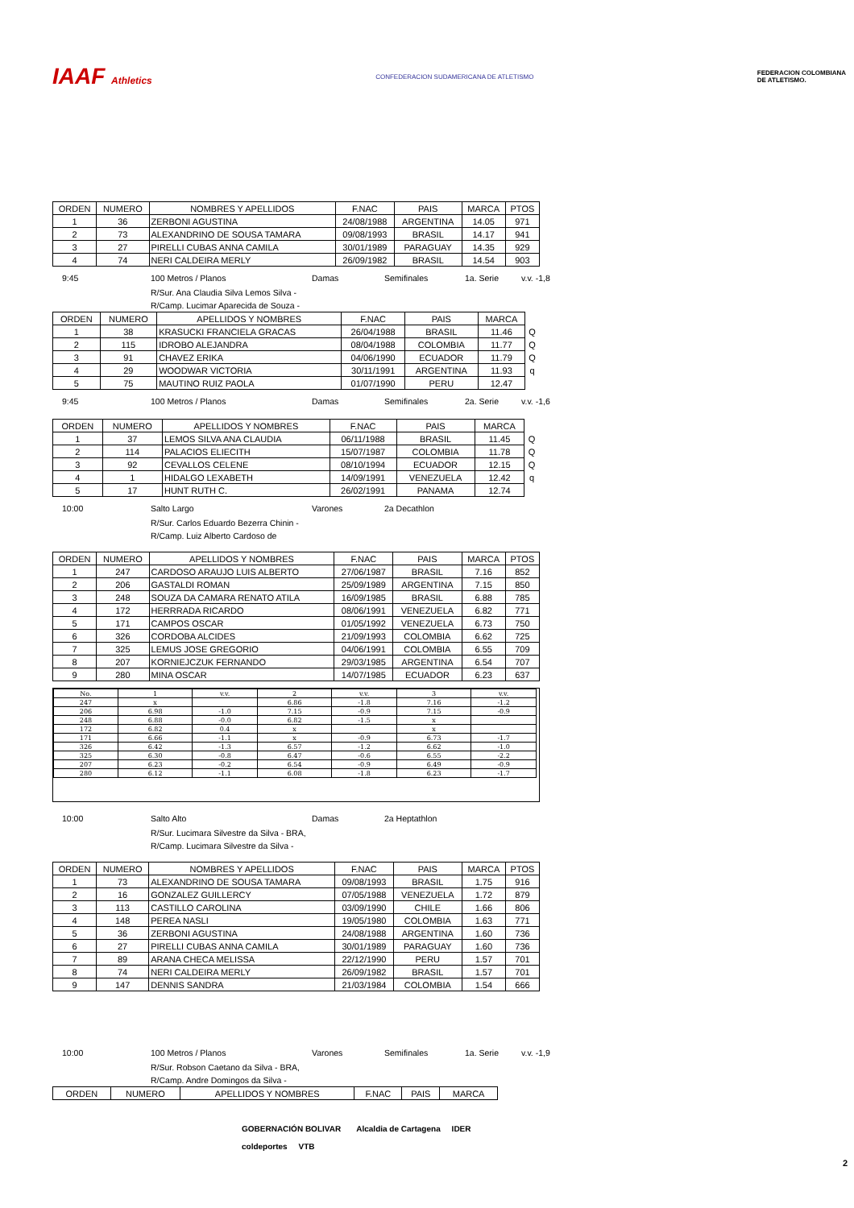IAAF Athletics
CONFEDERACION SUDAMERICANA DE ATLETISMO
FEDERACION COLOMBIANA
DE ATLETISMO.
| ORDEN | NUMERO | NOMBRES Y APELLIDOS | F.NAC | PAIS | MARCA | PTOS |
| --- | --- | --- | --- | --- | --- | --- |
| 1 | 36 | ZERBONI AGUSTINA | 24/08/1988 | ARGENTINA | 14.05 | 971 |
| 2 | 73 | ALEXANDRINO DE SOUSA TAMARA | 09/08/1993 | BRASIL | 14.17 | 941 |
| 3 | 27 | PIRELLI CUBAS ANNA CAMILA | 30/01/1989 | PARAGUAY | 14.35 | 929 |
| 4 | 74 | NERI CALDEIRA MERLY | 26/09/1982 | BRASIL | 14.54 | 903 |
9:45 100 Metros / Planos Damas Semifinales 1a. Serie v.v. -1,8
R/Sur. Ana Claudia Silva Lemos Silva -
R/Camp. Lucimar Aparecida de Souza -
| ORDEN | NUMERO | APELLIDOS Y NOMBRES | F.NAC | PAIS | MARCA | |
| --- | --- | --- | --- | --- | --- | --- |
| 1 | 38 | KRASUCKI FRANCIELA GRACAS | 26/04/1988 | BRASIL | 11.46 | Q |
| 2 | 115 | IDROBO ALEJANDRA | 08/04/1988 | COLOMBIA | 11.77 | Q |
| 3 | 91 | CHAVEZ ERIKA | 04/06/1990 | ECUADOR | 11.79 | Q |
| 4 | 29 | WOODWAR VICTORIA | 30/11/1991 | ARGENTINA | 11.93 | q |
| 5 | 75 | MAUTINO RUIZ PAOLA | 01/07/1990 | PERU | 12.47 | |
9:45 100 Metros / Planos Damas Semifinales 2a. Serie v.v. -1,6
| ORDEN | NUMERO | APELLIDOS Y NOMBRES | F.NAC | PAIS | MARCA | |
| --- | --- | --- | --- | --- | --- | --- |
| 1 | 37 | LEMOS SILVA ANA CLAUDIA | 06/11/1988 | BRASIL | 11.45 | Q |
| 2 | 114 | PALACIOS ELIECITH | 15/07/1987 | COLOMBIA | 11.78 | Q |
| 3 | 92 | CEVALLOS CELENE | 08/10/1994 | ECUADOR | 12.15 | Q |
| 4 | 1 | HIDALGO LEXABETH | 14/09/1991 | VENEZUELA | 12.42 | q |
| 5 | 17 | HUNT RUTH C. | 26/02/1991 | PANAMA | 12.74 | |
10:00 Salto Largo Varones 2a Decathlon
R/Sur. Carlos Eduardo Bezerra Chinin -
R/Camp. Luiz Alberto Cardoso de
| ORDEN | NUMERO | APELLIDOS Y NOMBRES | F.NAC | PAIS | MARCA | PTOS |
| --- | --- | --- | --- | --- | --- | --- |
| 1 | 247 | CARDOSO ARAUJO LUIS ALBERTO | 27/06/1987 | BRASIL | 7.16 | 852 |
| 2 | 206 | GASTALDI ROMAN | 25/09/1989 | ARGENTINA | 7.15 | 850 |
| 3 | 248 | SOUZA DA CAMARA RENATO ATILA | 16/09/1985 | BRASIL | 6.88 | 785 |
| 4 | 172 | HERRRADA RICARDO | 08/06/1991 | VENEZUELA | 6.82 | 771 |
| 5 | 171 | CAMPOS OSCAR | 01/05/1992 | VENEZUELA | 6.73 | 750 |
| 6 | 326 | CORDOBA ALCIDES | 21/09/1993 | COLOMBIA | 6.62 | 725 |
| 7 | 325 | LEMUS JOSE GREGORIO | 04/06/1991 | COLOMBIA | 6.55 | 709 |
| 8 | 207 | KORNIEJCZUK FERNANDO | 29/03/1985 | ARGENTINA | 6.54 | 707 |
| 9 | 280 | MINA OSCAR | 14/07/1985 | ECUADOR | 6.23 | 637 |
| No. | 1 | v.v. | 2 | v.v. | 3 | v.v. |
| 247 | x | | 6.86 | -1.8 | 7.16 | -1.2 |
| 206 | 6.98 | -1.0 | 7.15 | -0.9 | 7.15 | -0.9 |
| 248 | 6.88 | -0.0 | 6.82 | -1.5 | x | |
| 172 | 6.82 | 0.4 | x | | x | |
| 171 | 6.66 | -1.1 | x | -0.9 | 6.73 | -1.7 |
| 326 | 6.42 | -1.3 | 6.57 | -1.2 | 6.62 | -1.0 |
| 325 | 6.30 | -0.8 | 6.47 | -0.6 | 6.55 | -2.2 |
| 207 | 6.23 | -0.2 | 6.54 | -0.9 | 6.49 | -0.9 |
| 280 | 6.12 | -1.1 | 6.08 | -1.8 | 6.23 | -1.7 |
10:00 Salto Alto Damas 2a Heptathlon
R/Sur. Lucimara Silvestre da Silva - BRA,
R/Camp. Lucimara Silvestre da Silva -
| ORDEN | NUMERO | NOMBRES Y APELLIDOS | F.NAC | PAIS | MARCA | PTOS |
| --- | --- | --- | --- | --- | --- | --- |
| 1 | 73 | ALEXANDRINO DE SOUSA TAMARA | 09/08/1993 | BRASIL | 1.75 | 916 |
| 2 | 16 | GONZALEZ GUILLERCY | 07/05/1988 | VENEZUELA | 1.72 | 879 |
| 3 | 113 | CASTILLO CAROLINA | 03/09/1990 | CHILE | 1.66 | 806 |
| 4 | 148 | PEREA NASLI | 19/05/1980 | COLOMBIA | 1.63 | 771 |
| 5 | 36 | ZERBONI AGUSTINA | 24/08/1988 | ARGENTINA | 1.60 | 736 |
| 6 | 27 | PIRELLI CUBAS ANNA CAMILA | 30/01/1989 | PARAGUAY | 1.60 | 736 |
| 7 | 89 | ARANA CHECA MELISSA | 22/12/1990 | PERU | 1.57 | 701 |
| 8 | 74 | NERI CALDEIRA MERLY | 26/09/1982 | BRASIL | 1.57 | 701 |
| 9 | 147 | DENNIS SANDRA | 21/03/1984 | COLOMBIA | 1.54 | 666 |
10:00 100 Metros / Planos Varones Semifinales 1a. Serie v.v. -1,9
R/Sur. Robson Caetano da Silva - BRA,
R/Camp. Andre Domingos da Silva -
| ORDEN | NUMERO | APELLIDOS Y NOMBRES | F.NAC | PAIS | MARCA |
| --- | --- | --- | --- | --- | --- |
GOBERNACIÓN BOLIVAR Alcaldia de Cartagena IDER
coldeportes VTB
2